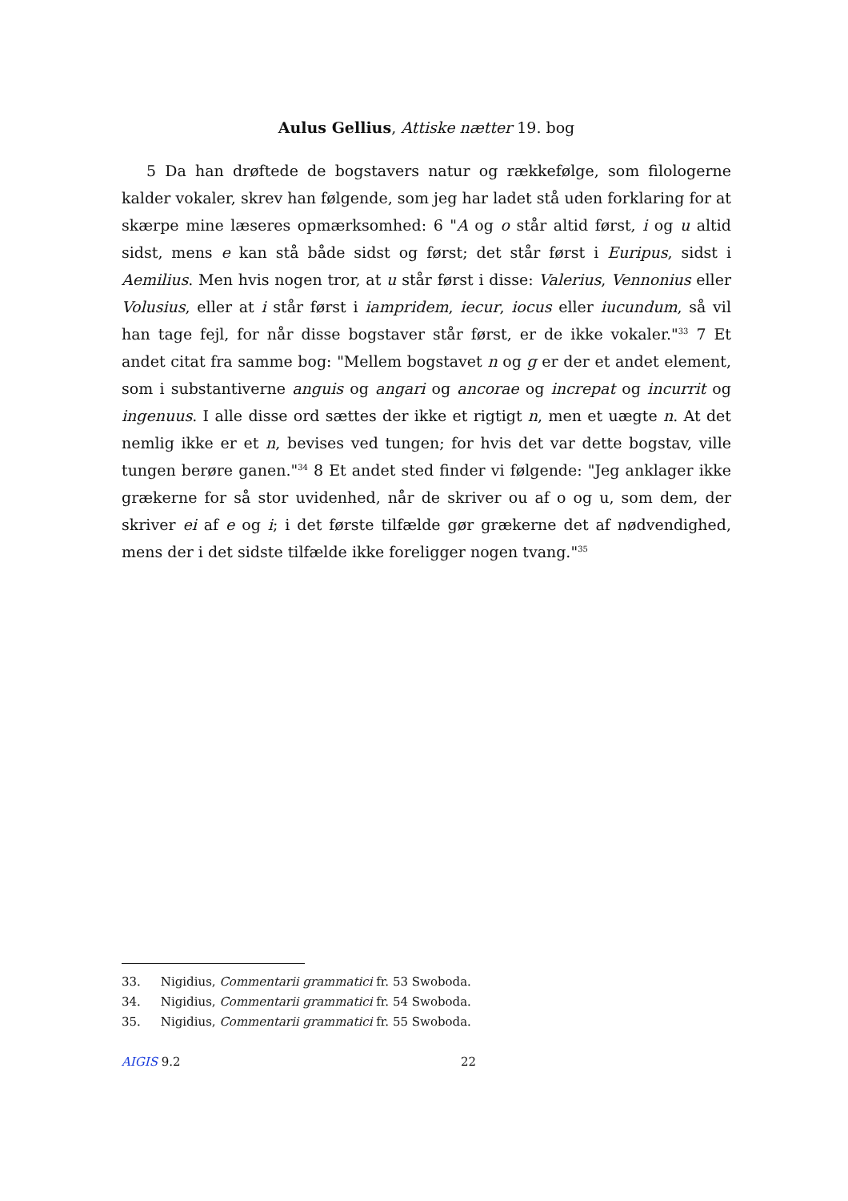Aulus Gellius, Attiske nætter 19. bog
5 Da han drøftede de bogstavers natur og rækkefølge, som filologerne kalder vokaler, skrev han følgende, som jeg har ladet stå uden forklaring for at skærpe mine læseres opmærksomhed: 6 "A og o står altid først, i og u altid sidst, mens e kan stå både sidst og først; det står først i Euripus, sidst i Aemilius. Men hvis nogen tror, at u står først i disse: Valerius, Vennonius eller Volusius, eller at i står først i iampridem, iecur, iocus eller iucundum, så vil han tage fejl, for når disse bogstaver står først, er de ikke vokaler."<sup>33</sup> 7 Et andet citat fra samme bog: "Mellem bogstavet n og g er der et andet element, som i substantiverne anguis og angari og ancorae og increpat og incurrit og ingenuus. I alle disse ord sættes der ikke et rigtigt n, men et uægte n. At det nemlig ikke er et n, bevises ved tungen; for hvis det var dette bogstav, ville tungen berøre ganen."<sup>34</sup> 8 Et andet sted finder vi følgende: "Jeg anklager ikke grækerne for så stor uvidenhed, når de skriver ou af o og u, som dem, der skriver ei af e og i; i det første tilfælde gør grækerne det af nødvendighed, mens der i det sidste tilfælde ikke foreligger nogen tvang."<sup>35</sup>
33. Nigidius, Commentarii grammatici fr. 53 Swoboda.
34. Nigidius, Commentarii grammatici fr. 54 Swoboda.
35. Nigidius, Commentarii grammatici fr. 55 Swoboda.
AIGIS 9.2 22